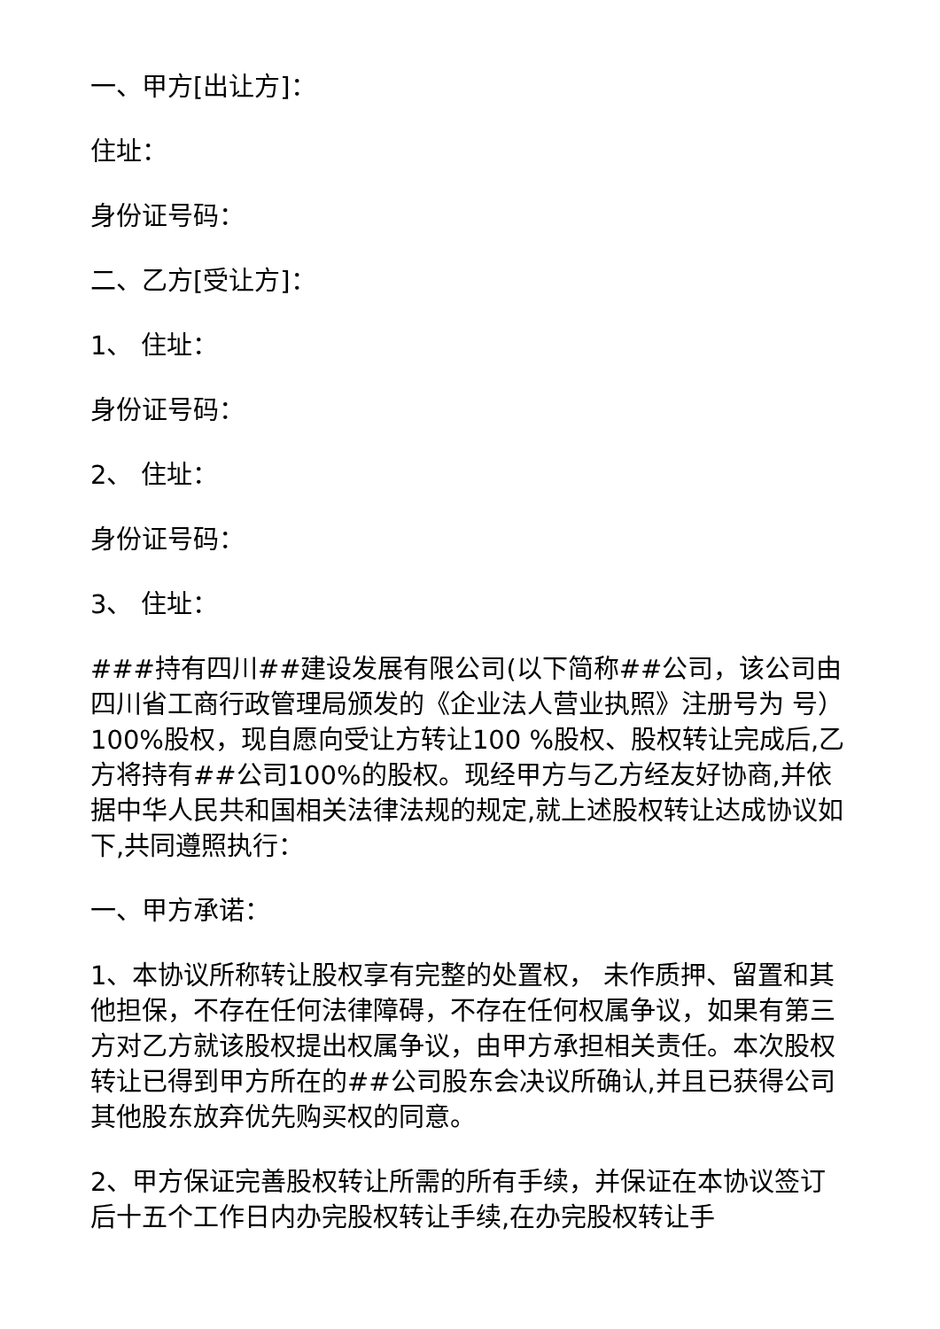一、甲方[出让方]：
住址：
身份证号码：
二、乙方[受让方]：
1、 住址：
身份证号码：
2、 住址：
身份证号码：
3、 住址：
###持有四川##建设发展有限公司(以下简称##公司，该公司由四川省工商行政管理局颁发的《企业法人营业执照》注册号为 号）100%股权，现自愿向受让方转让100 %股权、股权转让完成后,乙方将持有##公司100%的股权。现经甲方与乙方经友好协商,并依据中华人民共和国相关法律法规的规定,就上述股权转让达成协议如下,共同遵照执行：
一、甲方承诺：
1、本协议所称转让股权享有完整的处置权， 未作质押、留置和其他担保，不存在任何法律障碍，不存在任何权属争议，如果有第三方对乙方就该股权提出权属争议，由甲方承担相关责任。本次股权转让已得到甲方所在的##公司股东会决议所确认,并且已获得公司其他股东放弃优先购买权的同意。
2、甲方保证完善股权转让所需的所有手续，并保证在本协议签订后十五个工作日内办完股权转让手续,在办完股权转让手